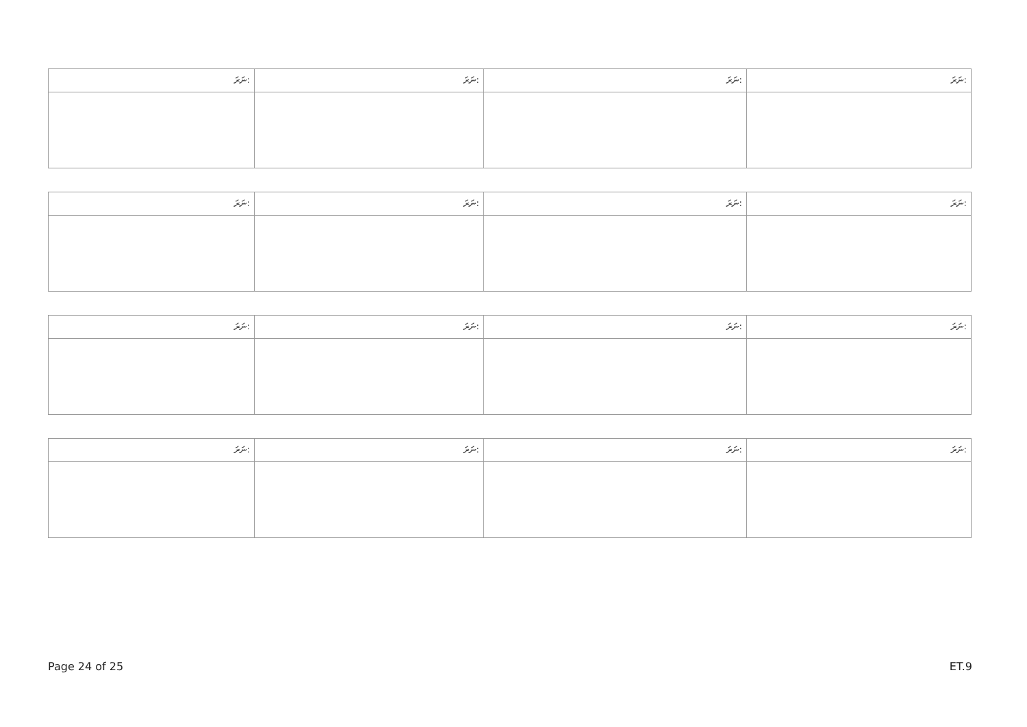| ނަރަ: | ނަރަ: | ނަރަ: | ނަރަ: |
| --- | --- | --- | --- |
| ނަރަ: | ނަރަ: | ނަރަ: | ނަރަ: |
| --- | --- | --- | --- |
| ނަރަ: | ނަރަ: | ނަރަ: | ނަރަ: |
| --- | --- | --- | --- |
| ނަރަ: | ނަރަ: | ނަރަ: | ނަރަ: |
| --- | --- | --- | --- |
Page 24 of 25 ET.9